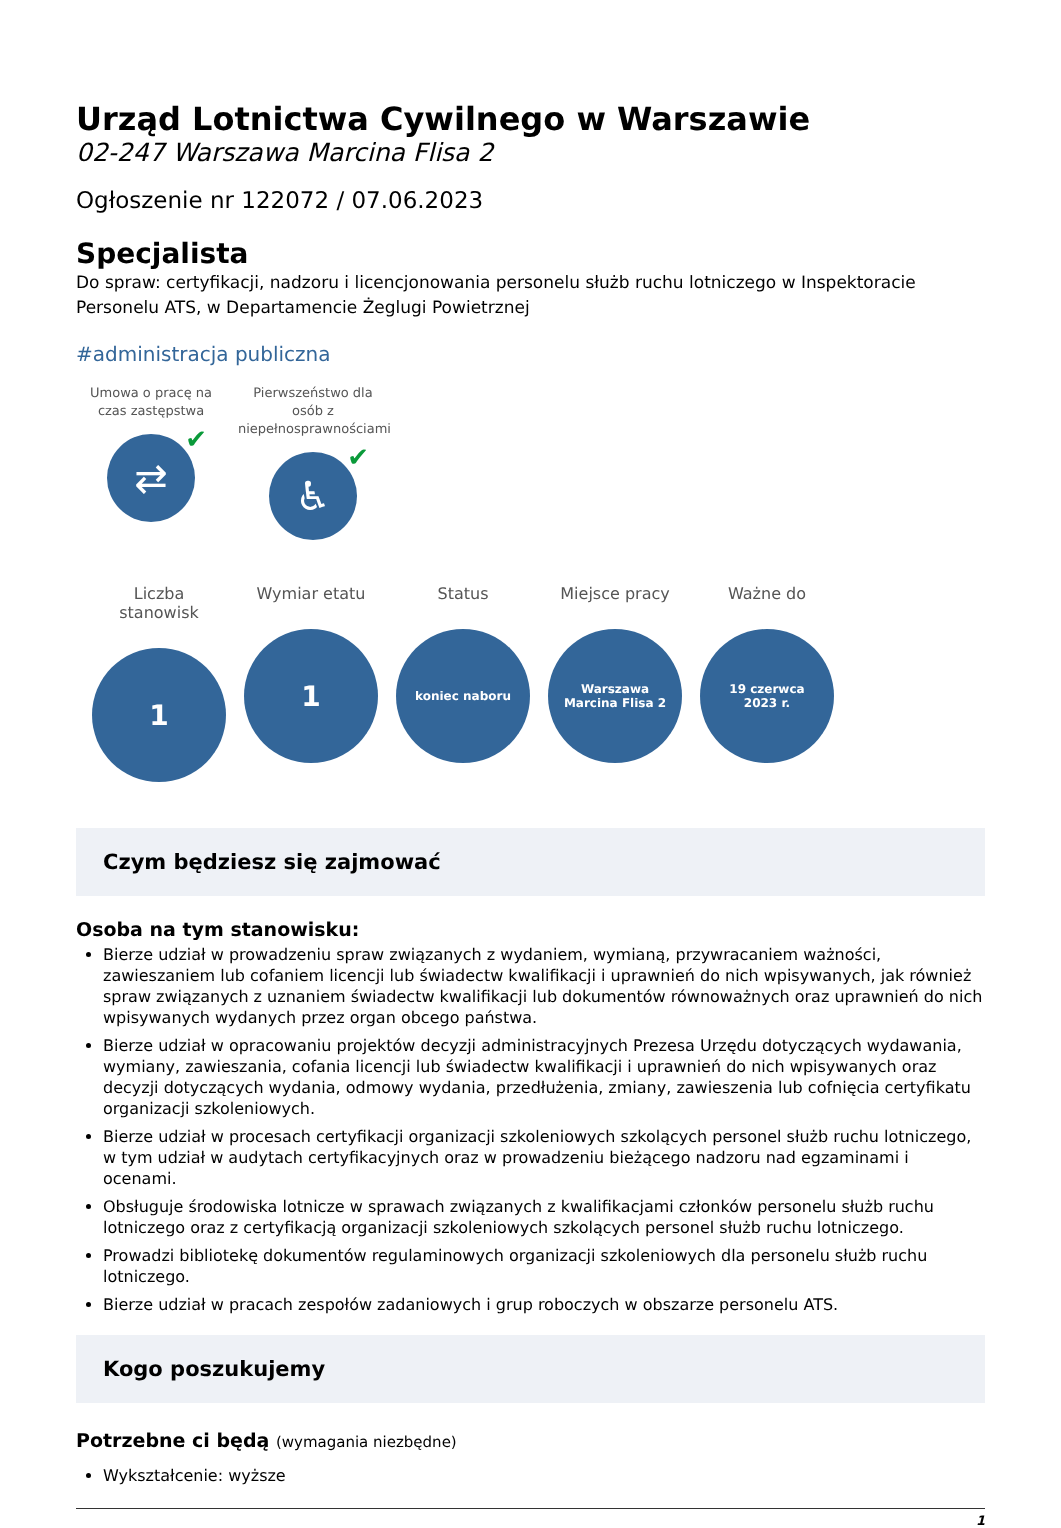Urząd Lotnictwa Cywilnego w Warszawie
02-247 Warszawa Marcina Flisa 2
Ogłoszenie nr 122072 / 07.06.2023
Specjalista
Do spraw: certyfikacji, nadzoru i licencjonowania personelu służb ruchu lotniczego w Inspektoracie Personelu ATS, w Departamencie Żeglugi Powietrznej
#administracja publiczna
Umowa o pracę na czas zastępstwa
⇄ ✔
Pierwszeństwo dla osób z niepełnosprawnościami
♿ ✔
Liczba stanowisk
1
Wymiar etatu
1
Status
koniec naboru
Miejsce pracy
Warszawa
Marcina Flisa 2
Ważne do
19 czerwca
2023 r.
Czym będziesz się zajmować
Osoba na tym stanowisku:
Bierze udział w prowadzeniu spraw związanych z wydaniem, wymianą, przywracaniem ważności, zawieszaniem lub cofaniem licencji lub świadectw kwalifikacji i uprawnień do nich wpisywanych, jak również spraw związanych z uznaniem świadectw kwalifikacji lub dokumentów równoważnych oraz uprawnień do nich wpisywanych wydanych przez organ obcego państwa.
Bierze udział w opracowaniu projektów decyzji administracyjnych Prezesa Urzędu dotyczących wydawania, wymiany, zawieszania, cofania licencji lub świadectw kwalifikacji i uprawnień do nich wpisywanych oraz decyzji dotyczących wydania, odmowy wydania, przedłużenia, zmiany, zawieszenia lub cofnięcia certyfikatu organizacji szkoleniowych.
Bierze udział w procesach certyfikacji organizacji szkoleniowych szkolących personel służb ruchu lotniczego, w tym udział w audytach certyfikacyjnych oraz w prowadzeniu bieżącego nadzoru nad egzaminami i ocenami.
Obsługuje środowiska lotnicze w sprawach związanych z kwalifikacjami członków personelu służb ruchu lotniczego oraz z certyfikacją organizacji szkoleniowych szkolących personel służb ruchu lotniczego.
Prowadzi bibliotekę dokumentów regulaminowych organizacji szkoleniowych dla personelu służb ruchu lotniczego.
Bierze udział w pracach zespołów zadaniowych i grup roboczych w obszarze personelu ATS.
Kogo poszukujemy
Potrzebne ci będą (wymagania niezbędne)
Wykształcenie: wyższe
1